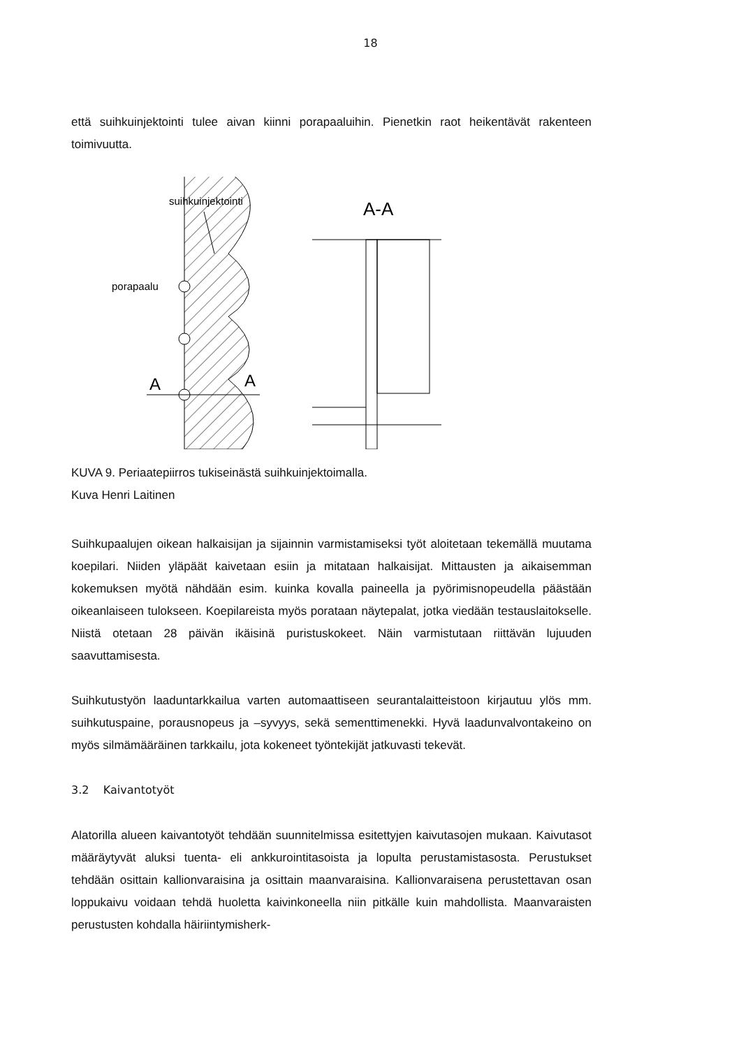18
että suihkuinjektointi tulee aivan kiinni porapaaluihin. Pienetkin raot heikentävät rakenteen toimivuutta.
suihkuinjektointi
porapaalu
A
A
A-A
KUVA 9. Periaatepiirros tukiseinästä suihkuinjektoimalla.
Kuva Henri Laitinen
Suihkupaalujen oikean halkaisijan ja sijainnin varmistamiseksi työt aloitetaan tekemällä muutama koepilari. Niiden yläpäät kaivetaan esiin ja mitataan halkaisijat. Mittausten ja aikaisemman kokemuksen myötä nähdään esim. kuinka kovalla paineella ja pyörimisnopeudella päästään oikeanlaiseen tulokseen. Koepilareista myös porataan näytepalat, jotka viedään testauslaitokselle. Niistä otetaan 28 päivän ikäisinä puristuskokeet. Näin varmistutaan riittävän lujuuden saavuttamisesta.
Suihkutustyön laaduntarkkailua varten automaattiseen seurantalaitteistoon kirjautuu ylös mm. suihkutuspaine, porausnopeus ja –syvyys, sekä sementtimenekki. Hyvä laadunvalvontakeino on myös silmämääräinen tarkkailu, jota kokeneet työntekijät jatkuvasti tekevät.
3.2 Kaivantotyöt
Alatorilla alueen kaivantotyöt tehdään suunnitelmissa esitettyjen kaivutasojen mukaan. Kaivutasot määräytyvät aluksi tuenta- eli ankkurointitasoista ja lopulta perustamistasosta. Perustukset tehdään osittain kallionvaraisina ja osittain maanvaraisina. Kallionvaraisena perustettavan osan loppukaivu voidaan tehdä huoletta kaivinkoneella niin pitkälle kuin mahdollista. Maanvaraisten perustusten kohdalla häiriintymisherk-